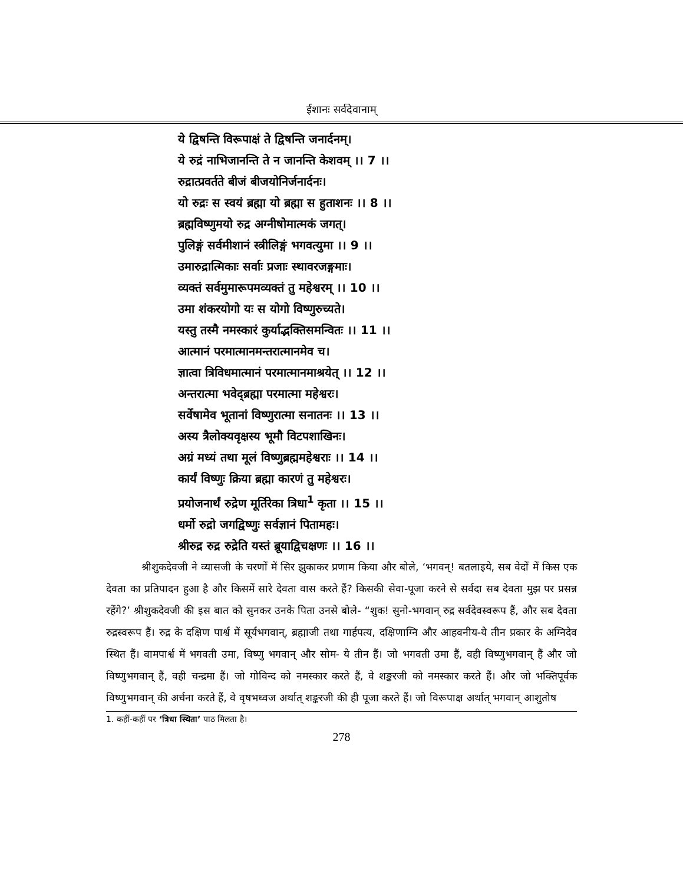ईशानः सर्वदेवानाम्
ये द्विषन्ति विरूपाक्षं ते द्विषन्ति जनार्दनम्।
ये रुद्रं नाभिजानन्ति ते न जानन्ति केशवम् ।। 7 ।।
रुद्रात्प्रवर्तते बीजं बीजयोनिर्जनार्दनः।
यो रुद्रः स स्वयं ब्रह्मा यो ब्रह्मा स हुताशनः ।। 8 ।।
ब्रह्मविष्णुमयो रुद्र अग्नीषोमात्मकं जगत्।
पुलिङ्गं सर्वमीशानं स्त्रीलिङ्गं भगवत्युमा ।। 9 ।।
उमारुद्रात्मिकाः सर्वाः प्रजाः स्थावरजङ्गमाः।
व्यक्तं सर्वमुमारूपमव्यक्तं तु महेश्वरम् ।। 10 ।।
उमा शंकरयोगो यः स योगो विष्णुरुच्यते।
यस्तु तस्मै नमस्कारं कुर्याद्भक्तिसमन्वितः ।। 11 ।।
आत्मानं परमात्मानमन्तरात्मानमेव च।
ज्ञात्वा त्रिविधमात्मानं परमात्मानमाश्रयेत् ।। 12 ।।
अन्तरात्मा भवेद्ब्रह्मा परमात्मा महेश्वरः।
सर्वेषामेव भूतानां विष्णुरात्मा सनातनः ।। 13 ।।
अस्य त्रैलोक्यवृक्षस्य भूमौ विटपशाखिनः।
अग्रं मध्यं तथा मूलं विष्णुब्रह्ममहेश्वराः ।। 14 ।।
कार्यं विष्णुः क्रिया ब्रह्मा कारणं तु महेश्वरः।
प्रयोजनार्थं रुद्रेण मूर्तिरेका त्रिधा<sup>1</sup> कृता ।। 15 ।।
धर्मो रुद्रो जगद्विष्णुः सर्वज्ञानं पितामहः।
श्रीरुद्र रुद्र रुद्रेति यस्तं ब्रूयाद्विचक्षणः ।। 16 ।।
श्रीशुकदेवजी ने व्यासजी के चरणों में सिर झुकाकर प्रणाम किया और बोले, ‘भगवन्! बतलाइये, सब वेदों में किस एक देवता का प्रतिपादन हुआ है और किसमें सारे देवता वास करते हैं? किसकी सेवा-पूजा करने से सर्वदा सब देवता मुझ पर प्रसन्न रहेंगे?’ श्रीशुकदेवजी की इस बात को सुनकर उनके पिता उनसे बोले- “शुक! सुनो-भगवान् रुद्र सर्वदेवस्वरूप हैं, और सब देवता रुद्रस्वरूप हैं। रुद्र के दक्षिण पार्श्व में सूर्यभगवान्, ब्रह्माजी तथा गार्हपत्य, दक्षिणाग्नि और आहवनीय-ये तीन प्रकार के अग्निदेव स्थित हैं। वामपार्श्व में भगवती उमा, विष्णु भगवान् और सोम- ये तीन हैं। जो भगवती उमा हैं, वही विष्णुभगवान् हैं और जो विष्णुभगवान् हैं, वही चन्द्रमा हैं। जो गोविन्द को नमस्कार करते हैं, वे शङ्करजी को नमस्कार करते हैं। और जो भक्तिपूर्वक विष्णुभगवान् की अर्चना करते हैं, वे वृषभध्वज अर्थात् शङ्करजी की ही पूजा करते हैं। जो विरूपाक्ष अर्थात् भगवान् आशुतोष
1. कहीं-कहीं पर ‘त्रिधा स्थिता’ पाठ मिलता है।
278